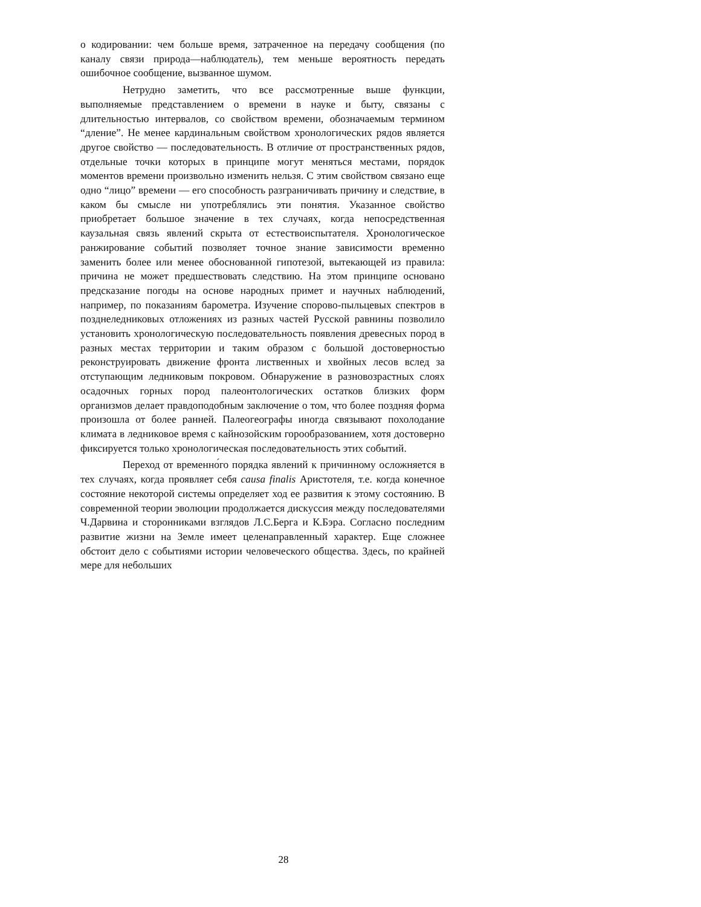о кодировании: чем больше время, затраченное на передачу сообщения (по каналу связи природа—наблюдатель), тем меньше вероятность передать ошибочное сообщение, вызванное шумом.
Нетрудно заметить, что все рассмотренные выше функции, выполняемые представлением о времени в науке и быту, связаны с длительностью интервалов, со свойством времени, обозначаемым термином “длениe”. Не менее кардинальным свойством хронологических рядов является другое свойство — последовательность. В отличие от пространственных рядов, отдельные точки которых в принципе могут меняться местами, порядок моментов времени произвольно изменить нельзя. С этим свойством связано еще одно “лицо” времени — его способность разграничивать причину и следствие, в каком бы смысле ни употреблялись эти понятия. Указанное свойство приобретает большое значение в тех случаях, когда непосредственная каузальная связь явлений скрыта от естествоиспытателя. Хронологическое ранжирование событий позволяет точное знание зависимости временно заменить более или менее обоснованной гипотезой, вытекающей из правила: причина не может предшествовать следствию. На этом принципе основано предсказание погоды на основе народных примет и научных наблюдений, например, по показаниям барометра. Изучение спорово-пыльцевых спектров в позднеледниковых отложениях из разных частей Русской равнины позволило установить хронологическую последовательность появления древесных пород в разных местах территории и таким образом с большой достоверностью реконструировать движение фронта лиственных и хвойных лесов вслед за отступающим ледниковым покровом. Обнаружение в разновозрастных слоях осадочных горных пород палеонтологических остатков близких форм организмов делает правдоподобным заключение о том, что более поздняя форма произошла от более ранней. Палеогеографы иногда связывают похолодание климата в ледниковое время с кайнозойским горообразованием, хотя достоверно фиксируется только хронологическая последовательность этих событий.
Переход от временно́го порядка явлений к причинному осложняется в тех случаях, когда проявляет себя causa finalis Аристотеля, т.е. когда конечное состояние некоторой системы определяет ход ее развития к этому состоянию. В современной теории эволюции продолжается дискуссия между последователями Ч.Дарвина и сторонниками взглядов Л.С.Берга и К.Бэра. Согласно последним развитие жизни на Земле имеет целенаправленный характер. Еще сложнее обстоит дело с событиями истории человеческого общества. Здесь, по крайней мере для небольших
28